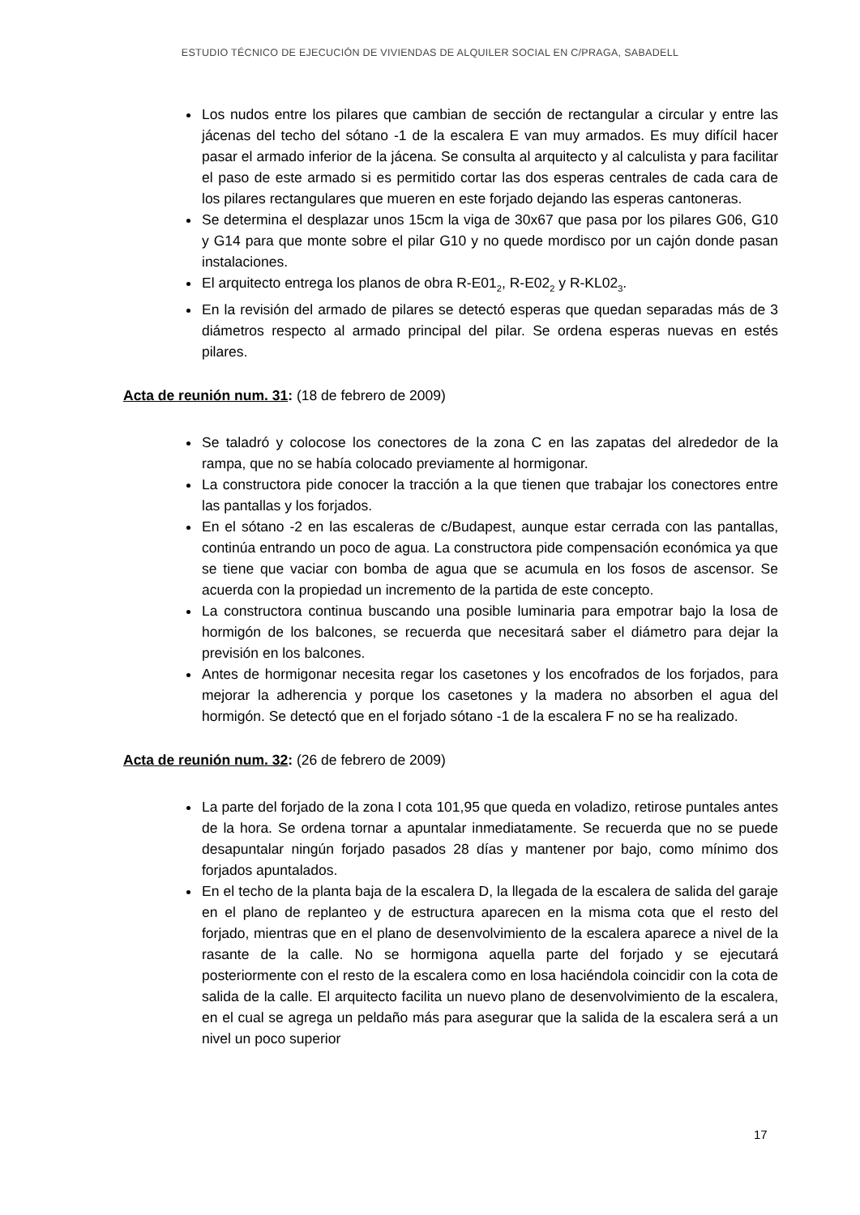ESTUDIO TÉCNICO DE EJECUCIÓN DE VIVIENDAS DE ALQUILER SOCIAL EN C/PRAGA, SABADELL
Los nudos entre los pilares que cambian de sección de rectangular a circular y entre las jácenas del techo del sótano -1 de la escalera E van muy armados. Es muy difícil hacer pasar el armado inferior de la jácena. Se consulta al arquitecto y al calculista y para facilitar el paso de este armado si es permitido cortar las dos esperas centrales de cada cara de los pilares rectangulares que mueren en este forjado dejando las esperas cantoneras.
Se determina el desplazar unos 15cm la viga de 30x67 que pasa por los pilares G06, G10 y G14 para que monte sobre el pilar G10 y no quede mordisco por un cajón donde pasan instalaciones.
El arquitecto entrega los planos de obra R-E01<sub>2</sub>, R-E02<sub>2</sub> y R-KL02<sub>3</sub>.
En la revisión del armado de pilares se detectó esperas que quedan separadas más de 3 diámetros respecto al armado principal del pilar. Se ordena esperas nuevas en estés pilares.
Acta de reunión num. 31: (18 de febrero de 2009)
Se taladró y colocose los conectores de la zona C en las zapatas del alrededor de la rampa, que no se había colocado previamente al hormigonar.
La constructora pide conocer la tracción a la que tienen que trabajar los conectores entre las pantallas y los forjados.
En el sótano -2 en las escaleras de c/Budapest, aunque estar cerrada con las pantallas, continúa entrando un poco de agua. La constructora pide compensación económica ya que se tiene que vaciar con bomba de agua que se acumula en los fosos de ascensor. Se acuerda con la propiedad un incremento de la partida de este concepto.
La constructora continua buscando una posible luminaria para empotrar bajo la losa de hormigón de los balcones, se recuerda que necesitará saber el diámetro para dejar la previsión en los balcones.
Antes de hormigonar necesita regar los casetones y los encofrados de los forjados, para mejorar la adherencia y porque los casetones y la madera no absorben el agua del hormigón. Se detectó que en el forjado sótano -1 de la escalera F no se ha realizado.
Acta de reunión num. 32: (26 de febrero de 2009)
La parte del forjado de la zona I cota 101,95 que queda en voladizo, retirose puntales antes de la hora. Se ordena tornar a apuntalar inmediatamente. Se recuerda que no se puede desapuntalar ningún forjado pasados 28 días y mantener por bajo, como mínimo dos forjados apuntalados.
En el techo de la planta baja de la escalera D, la llegada de la escalera de salida del garaje en el plano de replanteo y de estructura aparecen en la misma cota que el resto del forjado, mientras que en el plano de desenvolvimiento de la escalera aparece a nivel de la rasante de la calle. No se hormigona aquella parte del forjado y se ejecutará posteriormente con el resto de la escalera como en losa haciéndola coincidir con la cota de salida de la calle. El arquitecto facilita un nuevo plano de desenvolvimiento de la escalera, en el cual se agrega un peldaño más para asegurar que la salida de la escalera será a un nivel un poco superior
17